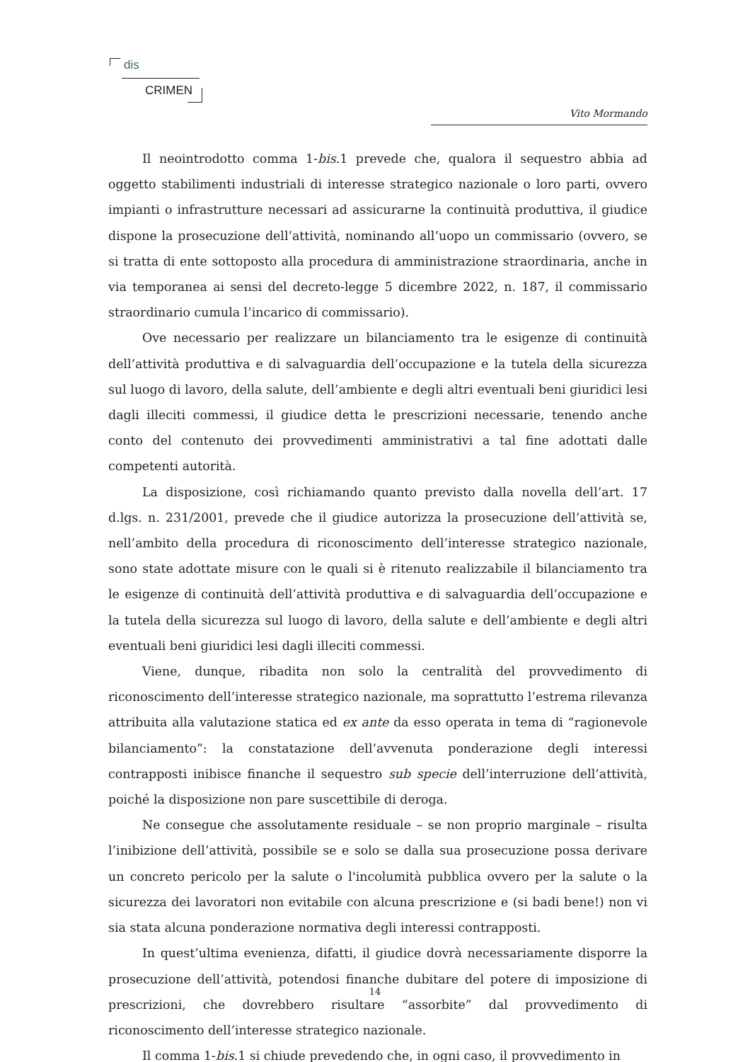dis
CRIMEN
Vito Mormando
Il neointrodotto comma 1-bis.1 prevede che, qualora il sequestro abbia ad oggetto stabilimenti industriali di interesse strategico nazionale o loro parti, ovvero impianti o infrastrutture necessari ad assicurarne la continuità produttiva, il giudice dispone la prosecuzione dell’attività, nominando all’uopo un commissario (ovvero, se si tratta di ente sottoposto alla procedura di amministrazione straordinaria, anche in via temporanea ai sensi del decreto-legge 5 dicembre 2022, n. 187, il commissario straordinario cumula l’incarico di commissario).
Ove necessario per realizzare un bilanciamento tra le esigenze di continuità dell’attività produttiva e di salvaguardia dell’occupazione e la tutela della sicurezza sul luogo di lavoro, della salute, dell’ambiente e degli altri eventuali beni giuridici lesi dagli illeciti commessi, il giudice detta le prescrizioni necessarie, tenendo anche conto del contenuto dei provvedimenti amministrativi a tal fine adottati dalle competenti autorità.
La disposizione, così richiamando quanto previsto dalla novella dell’art. 17 d.lgs. n. 231/2001, prevede che il giudice autorizza la prosecuzione dell’attività se, nell’ambito della procedura di riconoscimento dell’interesse strategico nazionale, sono state adottate misure con le quali si è ritenuto realizzabile il bilanciamento tra le esigenze di continuità dell’attività produttiva e di salvaguardia dell’occupazione e la tutela della sicurezza sul luogo di lavoro, della salute e dell’ambiente e degli altri eventuali beni giuridici lesi dagli illeciti commessi.
Viene, dunque, ribadita non solo la centralità del provvedimento di riconoscimento dell’interesse strategico nazionale, ma soprattutto l’estrema rilevanza attribuita alla valutazione statica ed ex ante da esso operata in tema di “ragionevole bilanciamento”: la constatazione dell’avvenuta ponderazione degli interessi contrapposti inibisce finanche il sequestro sub specie dell’interruzione dell’attività, poiché la disposizione non pare suscettibile di deroga.
Ne consegue che assolutamente residuale – se non proprio marginale – risulta l’inibizione dell’attività, possibile se e solo se dalla sua prosecuzione possa derivare un concreto pericolo per la salute o l'incolumità pubblica ovvero per la salute o la sicurezza dei lavoratori non evitabile con alcuna prescrizione e (si badi bene!) non vi sia stata alcuna ponderazione normativa degli interessi contrapposti.
In quest’ultima evenienza, difatti, il giudice dovrà necessariamente disporre la prosecuzione dell’attività, potendosi finanche dubitare del potere di imposizione di prescrizioni, che dovrebbero risultare “assorbite” dal provvedimento di riconoscimento dell’interesse strategico nazionale.
Il comma 1-bis.1 si chiude prevedendo che, in ogni caso, il provvedimento in
14